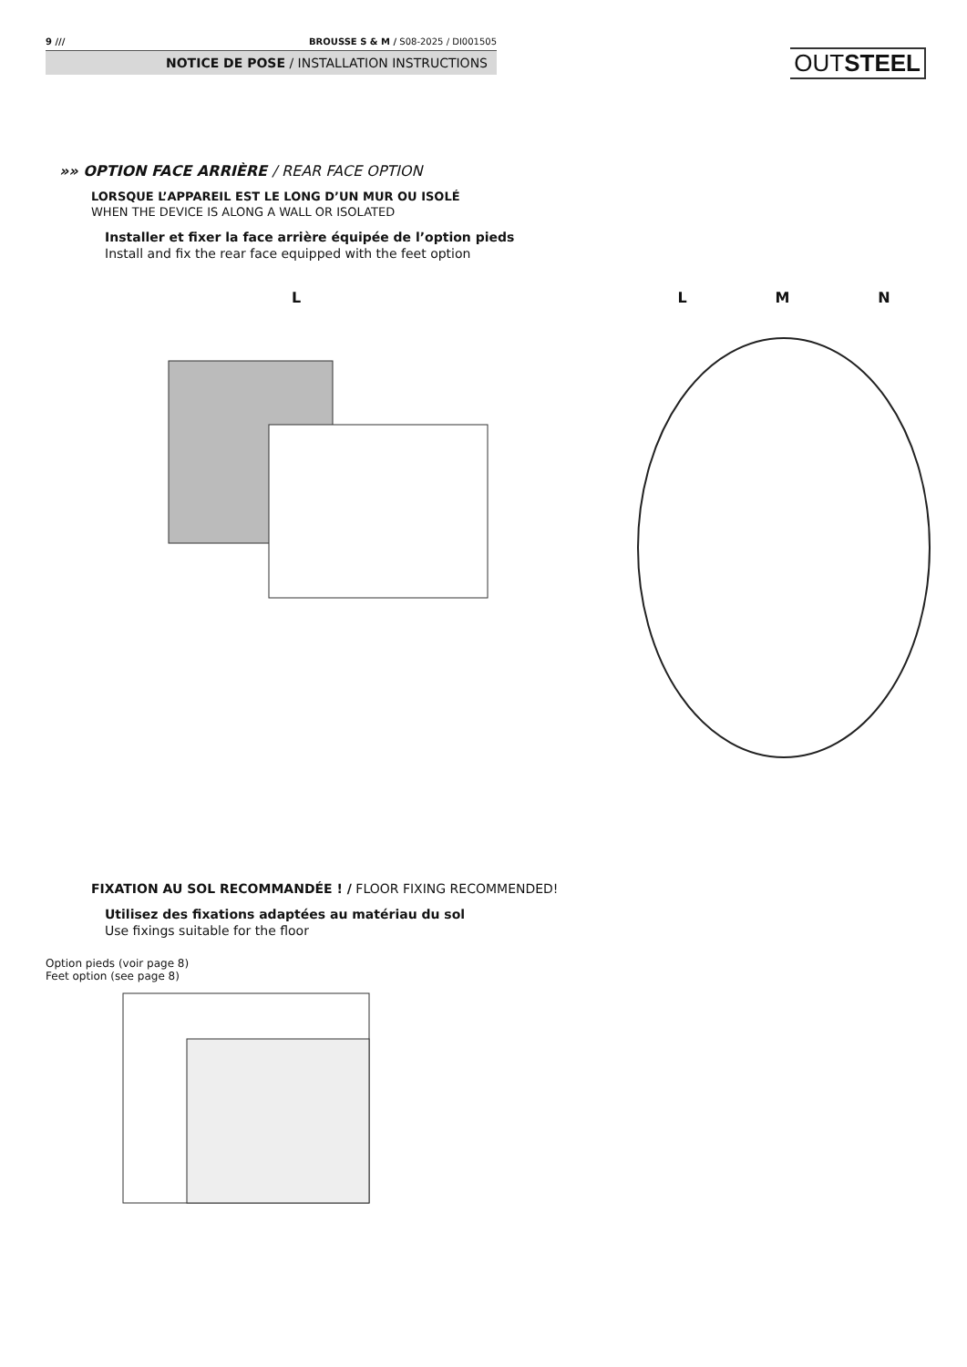9 /// BROUSSE S & M / S08-2025 / DI001505
NOTICE DE POSE / INSTALLATION INSTRUCTIONS
OUTSTEEL
»» OPTION FACE ARRIÈRE / REAR FACE OPTION
LORSQUE L’APPAREIL EST LE LONG D’UN MUR OU ISOLÉ
WHEN THE DEVICE IS ALONG A WALL OR ISOLATED
Installer et fixer la face arrière équipée de l’option pieds
Install and fix the rear face equipped with the feet option
L
Option pieds (voir page 8)
Feet option (see page 8)
L M N
FIXATION AU SOL RECOMMANDÉE ! / FLOOR FIXING RECOMMENDED!
Utilisez des fixations adaptées au matériau du sol
Use fixings suitable for the floor